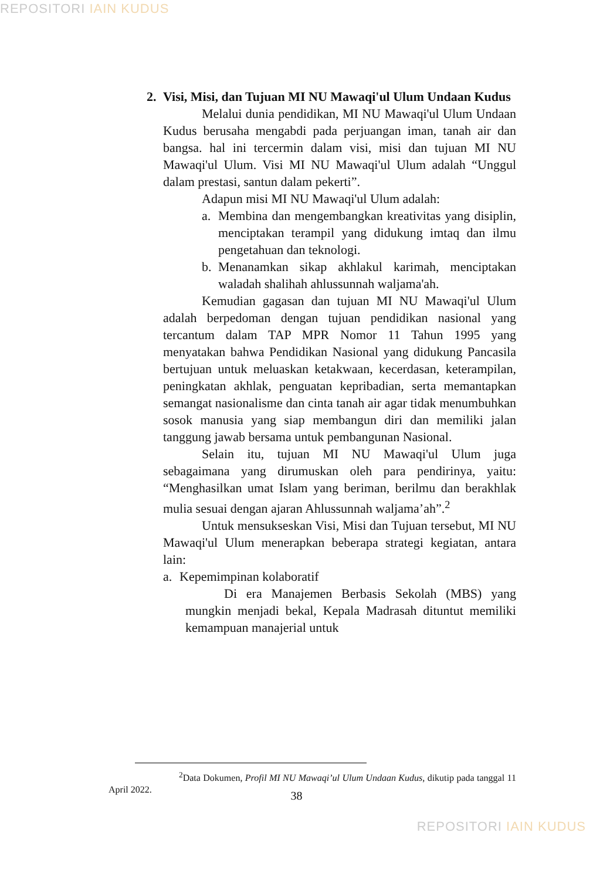REPOSITORI IAIN KUDUS
2. Visi, Misi, dan Tujuan MI NU Mawaqi'ul Ulum Undaan Kudus
Melalui dunia pendidikan, MI NU Mawaqi'ul Ulum Undaan Kudus berusaha mengabdi pada perjuangan iman, tanah air dan bangsa. hal ini tercermin dalam visi, misi dan tujuan MI NU Mawaqi'ul Ulum. Visi MI NU Mawaqi'ul Ulum adalah “Unggul dalam prestasi, santun dalam pekerti”.
Adapun misi MI NU Mawaqi'ul Ulum adalah:
a. Membina dan mengembangkan kreativitas yang disiplin, menciptakan terampil yang didukung imtaq dan ilmu pengetahuan dan teknologi.
b. Menanamkan sikap akhlakul karimah, menciptakan waladah shalihah ahlussunnah waljama'ah.
Kemudian gagasan dan tujuan MI NU Mawaqi'ul Ulum adalah berpedoman dengan tujuan pendidikan nasional yang tercantum dalam TAP MPR Nomor 11 Tahun 1995 yang menyatakan bahwa Pendidikan Nasional yang didukung Pancasila bertujuan untuk meluaskan ketakwaan, kecerdasan, keterampilan, peningkatan akhlak, penguatan kepribadian, serta memantapkan semangat nasionalisme dan cinta tanah air agar tidak menumbuhkan sosok manusia yang siap membangun diri dan memiliki jalan tanggung jawab bersama untuk pembangunan Nasional.
Selain itu, tujuan MI NU Mawaqi'ul Ulum juga sebagaimana yang dirumuskan oleh para pendirinya, yaitu: “Menghasilkan umat Islam yang beriman, berilmu dan berakhlak mulia sesuai dengan ajaran Ahlussunnah waljama’ah”.<sup>2</sup>
Untuk mensukseskan Visi, Misi dan Tujuan tersebut, MI NU Mawaqi'ul Ulum menerapkan beberapa strategi kegiatan, antara lain:
a. Kepemimpinan kolaboratif
Di era Manajemen Berbasis Sekolah (MBS) yang mungkin menjadi bekal, Kepala Madrasah dituntut memiliki kemampuan manajerial untuk
<sup>2</sup> Data Dokumen, Profil MI NU Mawaqi’ul Ulum Undaan Kudus, dikutip pada tanggal 11 April 2022.
38
REPOSITORI IAIN KUDUS